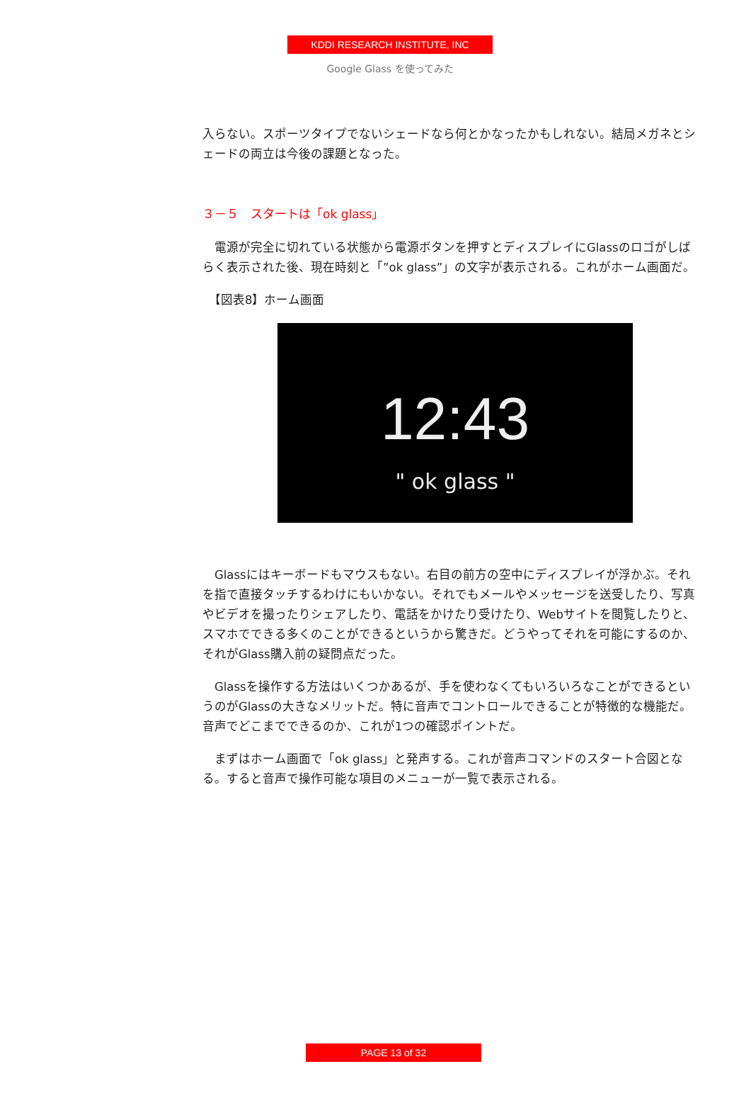KDDI RESEARCH INSTITUTE, INC
Google Glass を使ってみた
入らない。スポーツタイプでないシェードなら何とかなったかもしれない。結局メガネとシェードの両立は今後の課題となった。
３－５　スタートは「ok glass」
　電源が完全に切れている状態から電源ボタンを押すとディスプレイにGlassのロゴがしばらく表示された後、現在時刻と「”ok glass”」の文字が表示される。これがホーム画面だ。
　【図表8】ホーム画面
12:43
" ok glass "
　Glassにはキーボードもマウスもない。右目の前方の空中にディスプレイが浮かぶ。それを指で直接タッチするわけにもいかない。それでもメールやメッセージを送受したり、写真やビデオを撮ったりシェアしたり、電話をかけたり受けたり、Webサイトを閲覧したりと、スマホでできる多くのことができるというから驚きだ。どうやってそれを可能にするのか、それがGlass購入前の疑問点だった。
　Glassを操作する方法はいくつかあるが、手を使わなくてもいろいろなことができるというのがGlassの大きなメリットだ。特に音声でコントロールできることが特徴的な機能だ。音声でどこまでできるのか、これが1つの確認ポイントだ。
　まずはホーム画面で「ok glass」と発声する。これが音声コマンドのスタート合図となる。すると音声で操作可能な項目のメニューが一覧で表示される。
PAGE 13 of 32